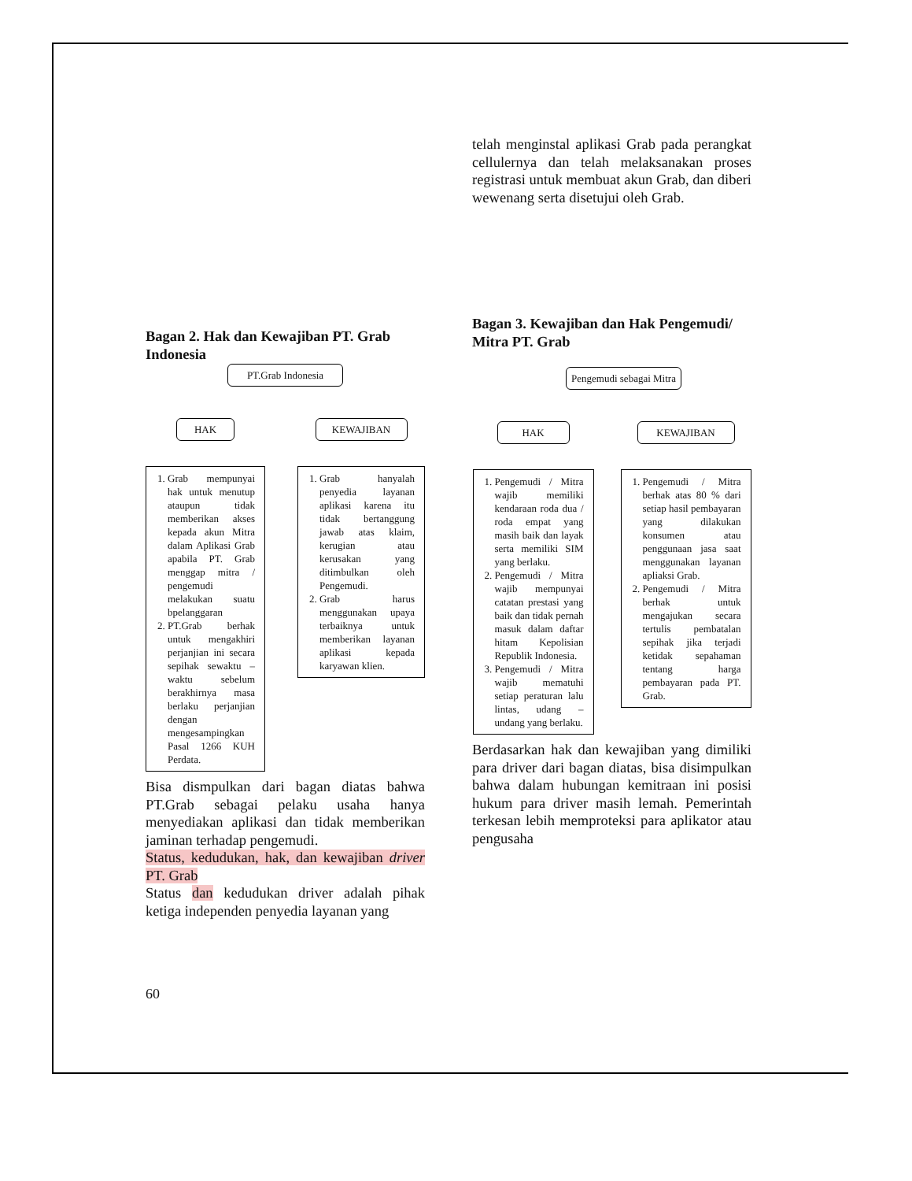Bagan 2. Hak dan Kewajiban PT. Grab Indonesia
PT.Grab Indonesia
HAK
1. Grab mempunyai hak untuk menutup ataupun tidak memberikan akses kepada akun Mitra dalam Aplikasi Grab apabila PT. Grab menggap mitra / pengemudi melakukan suatu bpelanggaran
2. PT.Grab berhak untuk mengakhiri perjanjian ini secara sepihak sewaktu – waktu sebelum berakhirnya masa berlaku perjanjian dengan mengesampingkan Pasal 1266 KUH Perdata.
KEWAJIBAN
1. Grab hanyalah penyedia layanan aplikasi karena itu tidak bertanggung jawab atas klaim, kerugian atau kerusakan yang ditimbulkan oleh Pengemudi.
2. Grab harus menggunakan upaya terbaiknya untuk memberikan layanan aplikasi kepada karyawan klien.
Bisa dismpulkan dari bagan diatas bahwa PT.Grab sebagai pelaku usaha hanya menyediakan aplikasi dan tidak memberikan jaminan terhadap pengemudi.
Status, kedudukan, hak, dan kewajiban driver PT. Grab
Status dan kedudukan driver adalah pihak ketiga independen penyedia layanan yang
telah menginstal aplikasi Grab pada perangkat cellulernya dan telah melaksanakan proses registrasi untuk membuat akun Grab, dan diberi wewenang serta disetujui oleh Grab.
Bagan 3. Kewajiban dan Hak Pengemudi/ Mitra PT. Grab
Pengemudi sebagai Mitra
HAK
1. Pengemudi / Mitra wajib memiliki kendaraan roda dua / roda empat yang masih baik dan layak serta memiliki SIM yang berlaku.
2. Pengemudi / Mitra wajib mempunyai catatan prestasi yang baik dan tidak pernah masuk dalam daftar hitam Kepolisian Republik Indonesia.
3. Pengemudi / Mitra wajib mematuhi setiap peraturan lalu lintas, udang – undang yang berlaku.
KEWAJIBAN
1. Pengemudi / Mitra berhak atas 80 % dari setiap hasil pembayaran yang dilakukan konsumen atau penggunaan jasa saat menggunakan layanan apliaksi Grab.
2. Pengemudi / Mitra berhak untuk mengajukan secara tertulis pembatalan sepihak jika terjadi ketidak sepahaman tentang harga pembayaran pada PT. Grab.
Berdasarkan hak dan kewajiban yang dimiliki para driver dari bagan diatas, bisa disimpulkan bahwa dalam hubungan kemitraan ini posisi hukum para driver masih lemah. Pemerintah terkesan lebih memproteksi para aplikator atau pengusaha
60